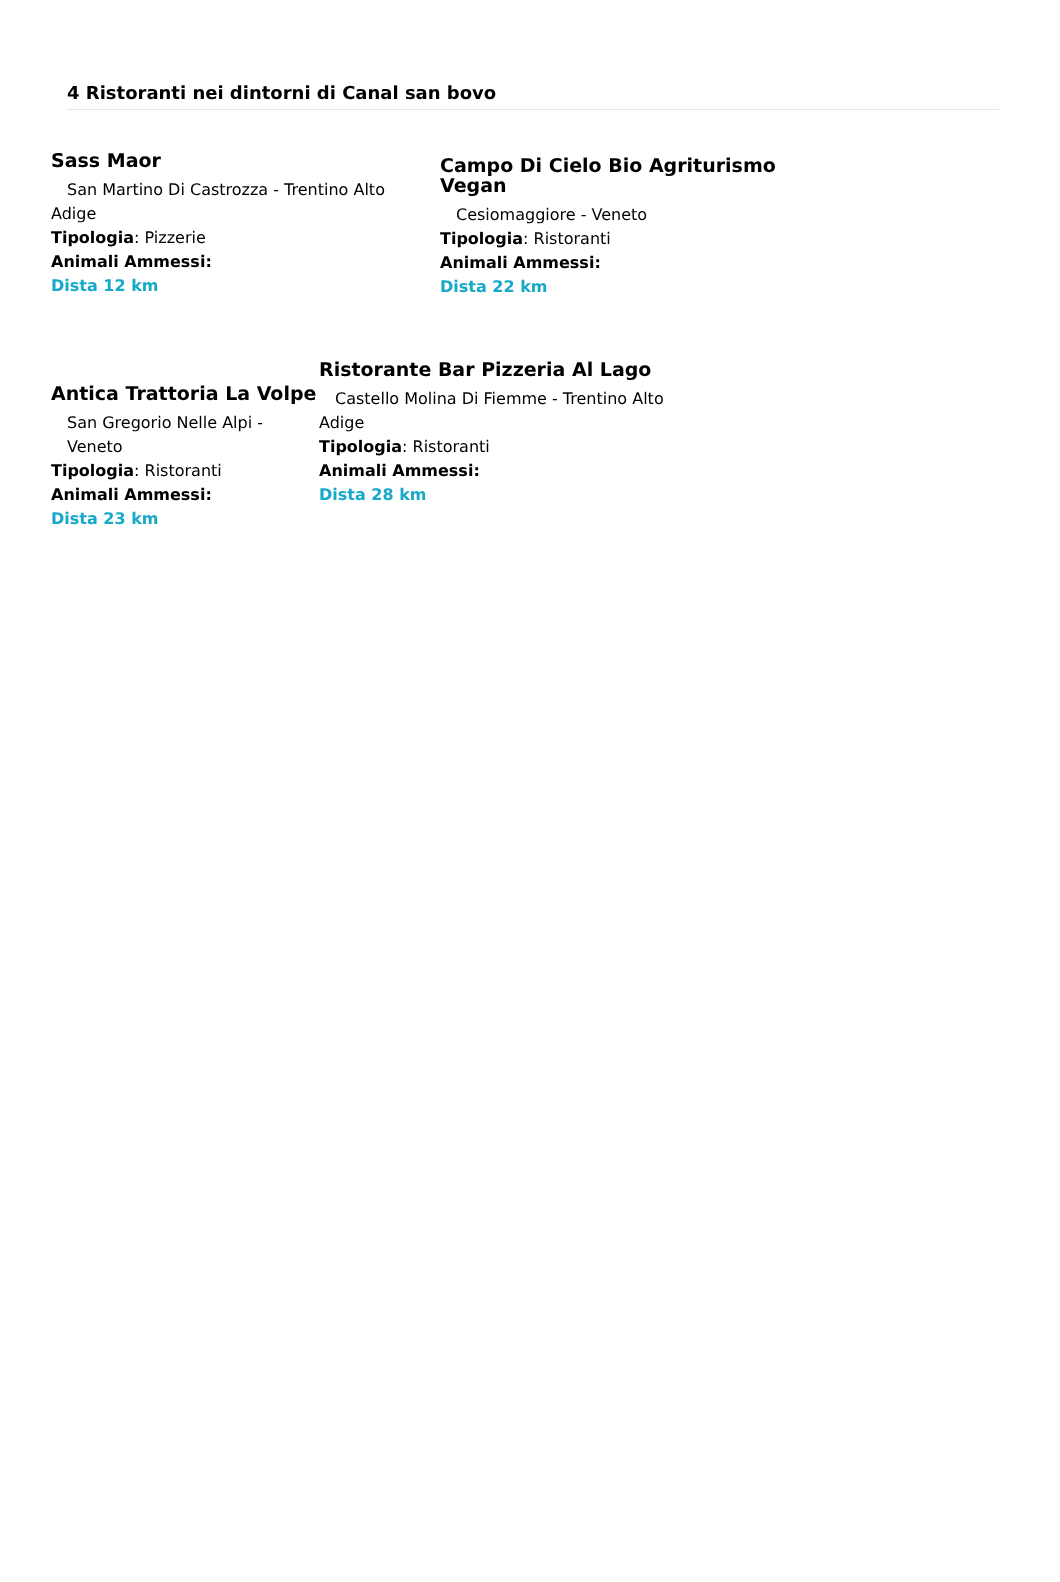4 Ristoranti nei dintorni di Canal san bovo
Sass Maor
San Martino Di Castrozza - Trentino Alto
Adige
Tipologia: Pizzerie
Animali Ammessi:
Dista 12 km
Campo Di Cielo Bio Agriturismo Vegan
Cesiomaggiore - Veneto
Tipologia: Ristoranti
Animali Ammessi:
Dista 22 km
Antica Trattoria La Volpe
San Gregorio Nelle Alpi - Veneto
Tipologia: Ristoranti
Animali Ammessi:
Dista 23 km
Ristorante Bar Pizzeria Al Lago
Castello Molina Di Fiemme - Trentino Alto
Adige
Tipologia: Ristoranti
Animali Ammessi:
Dista 28 km